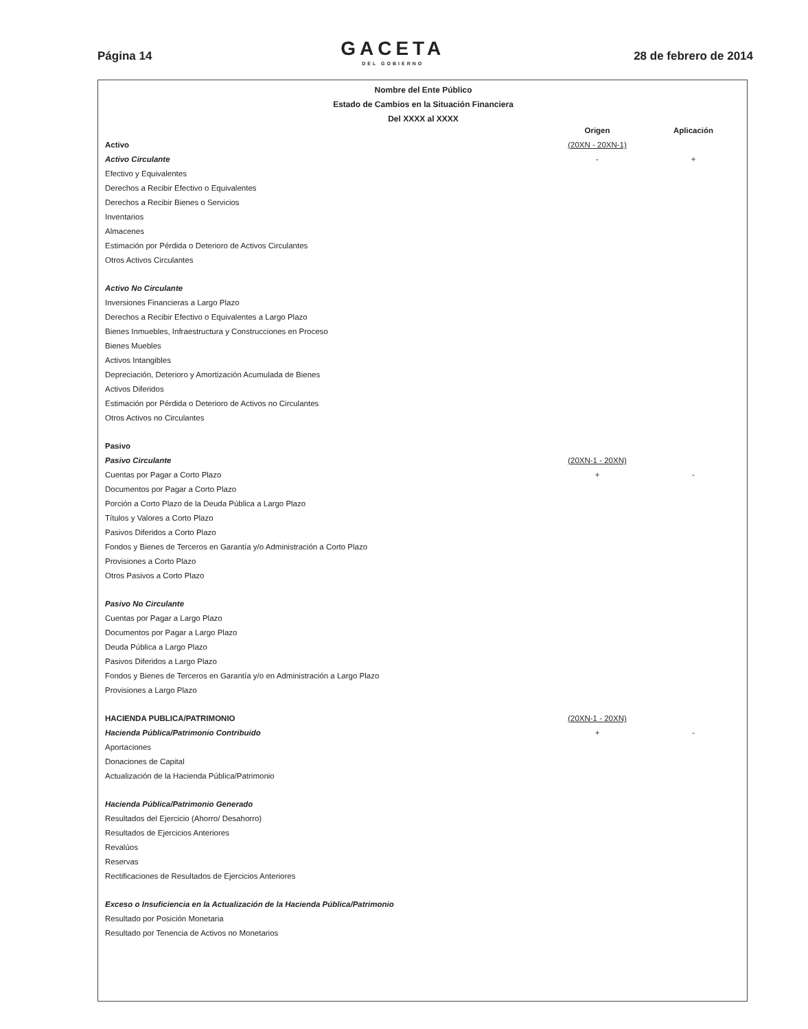Página 14 GACETA
DEL GOBIERNO 28 de febrero de 2014
Nombre del Ente Público
Estado de Cambios en la Situación Financiera
Del XXXX al XXXX
| | Origen | Aplicación |
| Activo | (20XN - 20XN-1) | |
| Activo Circulante | - | + |
| Efectivo y Equivalentes | | |
| Derechos a Recibir Efectivo o Equivalentes | | |
| Derechos a Recibir Bienes o Servicios | | |
| Inventarios | | |
| Almacenes | | |
| Estimación por Pérdida o Deterioro de Activos Circulantes | | |
| Otros Activos Circulantes | | |
| Activo No Circulante | | |
| Inversiones Financieras a Largo Plazo | | |
| Derechos a Recibir Efectivo o Equivalentes a Largo Plazo | | |
| Bienes Inmuebles, Infraestructura y Construcciones en Proceso | | |
| Bienes Muebles | | |
| Activos Intangibles | | |
| Depreciación, Deterioro y Amortización Acumulada de Bienes | | |
| Activos Diferidos | | |
| Estimación por Pérdida o Deterioro de Activos no Circulantes | | |
| Otros Activos no Circulantes | | |
| Pasivo | | |
| Pasivo Circulante | (20XN-1 - 20XN) | |
| Cuentas por Pagar a Corto Plazo | + | - |
| Documentos por Pagar a Corto Plazo | | |
| Porción a Corto Plazo de la Deuda Pública a Largo Plazo | | |
| Títulos y Valores a Corto Plazo | | |
| Pasivos Diferidos a Corto Plazo | | |
| Fondos y Bienes de Terceros en Garantía y/o Administración a Corto Plazo | | |
| Provisiones a Corto Plazo | | |
| Otros Pasivos a Corto Plazo | | |
| Pasivo No Circulante | | |
| Cuentas por Pagar a Largo Plazo | | |
| Documentos por Pagar a Largo Plazo | | |
| Deuda Pública a Largo Plazo | | |
| Pasivos Diferidos a Largo Plazo | | |
| Fondos y Bienes de Terceros en Garantía y/o en Administración a Largo Plazo | | |
| Provisiones a Largo Plazo | | |
| HACIENDA PUBLICA/PATRIMONIO | (20XN-1 - 20XN) | |
| Hacienda Pública/Patrimonio Contribuido | + | - |
| Aportaciones | | |
| Donaciones de Capital | | |
| Actualización de la Hacienda Pública/Patrimonio | | |
| Hacienda Pública/Patrimonio Generado | | |
| Resultados del Ejercicio (Ahorro/ Desahorro) | | |
| Resultados de Ejercicios Anteriores | | |
| Revalúos | | |
| Reservas | | |
| Rectificaciones de Resultados de Ejercicios Anteriores | | |
| Exceso o Insuficiencia en la Actualización de la Hacienda Pública/Patrimonio | | |
| Resultado por Posición Monetaria | | |
| Resultado por Tenencia de Activos no Monetarios | | |